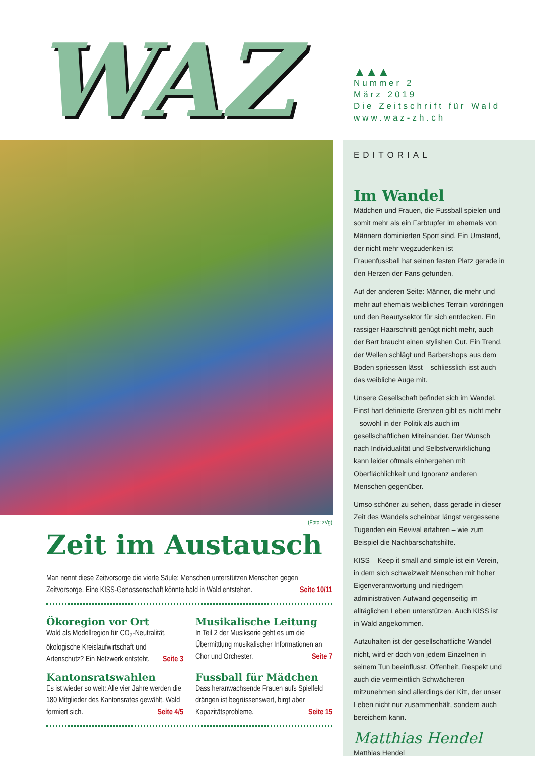WAZ
▲▲▲
Nummer 2
März 2019
Die Zeitschrift für Wald
www.waz-zh.ch
(Foto: zVg)
Zeit im Austausch
Man nennt diese Zeitvorsorge die vierte Säule: Menschen unterstützen Menschen gegen Zeitvorsorge. Eine KISS-Genossenschaft könnte bald in Wald entstehen. Seite 10/11
Ökoregion vor Ort
Wald als Modellregion für CO<sub>2</sub>-Neutralität, ökologische Kreislaufwirtschaft und Artenschutz? Ein Netzwerk entsteht. Seite 3
Musikalische Leitung
In Teil 2 der Musikserie geht es um die Übermittlung musikalischer Informationen an Chor und Orchester. Seite 7
Kantonsratswahlen
Es ist wieder so weit: Alle vier Jahre werden die 180 Mitglieder des Kantonsrates gewählt. Wald formiert sich. Seite 4/5
Fussball für Mädchen
Dass heranwachsende Frauen aufs Spielfeld drängen ist begrüssenswert, birgt aber Kapazitätsprobleme. Seite 15
EDITORIAL
Im Wandel
Mädchen und Frauen, die Fussball spielen und somit mehr als ein Farbtupfer im ehemals von Männern dominierten Sport sind. Ein Umstand, der nicht mehr wegzudenken ist – Frauenfussball hat seinen festen Platz gerade in den Herzen der Fans gefunden.
Auf der anderen Seite: Männer, die mehr und mehr auf ehemals weibliches Terrain vordringen und den Beautysektor für sich entdecken. Ein rassiger Haarschnitt genügt nicht mehr, auch der Bart braucht einen stylishen Cut. Ein Trend, der Wellen schlägt und Barbershops aus dem Boden spriessen lässt – schliesslich isst auch das weibliche Auge mit.
Unsere Gesellschaft befindet sich im Wandel. Einst hart definierte Grenzen gibt es nicht mehr – sowohl in der Politik als auch im gesellschaftlichen Miteinander. Der Wunsch nach Individualität und Selbstverwirklichung kann leider oftmals einhergehen mit Oberflächlichkeit und Ignoranz anderen Menschen gegenüber.
Umso schöner zu sehen, dass gerade in dieser Zeit des Wandels scheinbar längst vergessene Tugenden ein Revival erfahren – wie zum Beispiel die Nachbarschaftshilfe.
KISS – Keep it small and simple ist ein Verein, in dem sich schweizweit Menschen mit hoher Eigenverantwortung und niedrigem administrativen Aufwand gegenseitig im alltäglichen Leben unterstützen. Auch KISS ist in Wald angekommen.
Aufzuhalten ist der gesellschaftliche Wandel nicht, wird er doch von jedem Einzelnen in seinem Tun beeinflusst. Offenheit, Respekt und auch die vermeintlich Schwächeren mitzunehmen sind allerdings der Kitt, der unser Leben nicht nur zusammenhält, sondern auch bereichern kann.
Matthias Hendel
Matthias Hendel